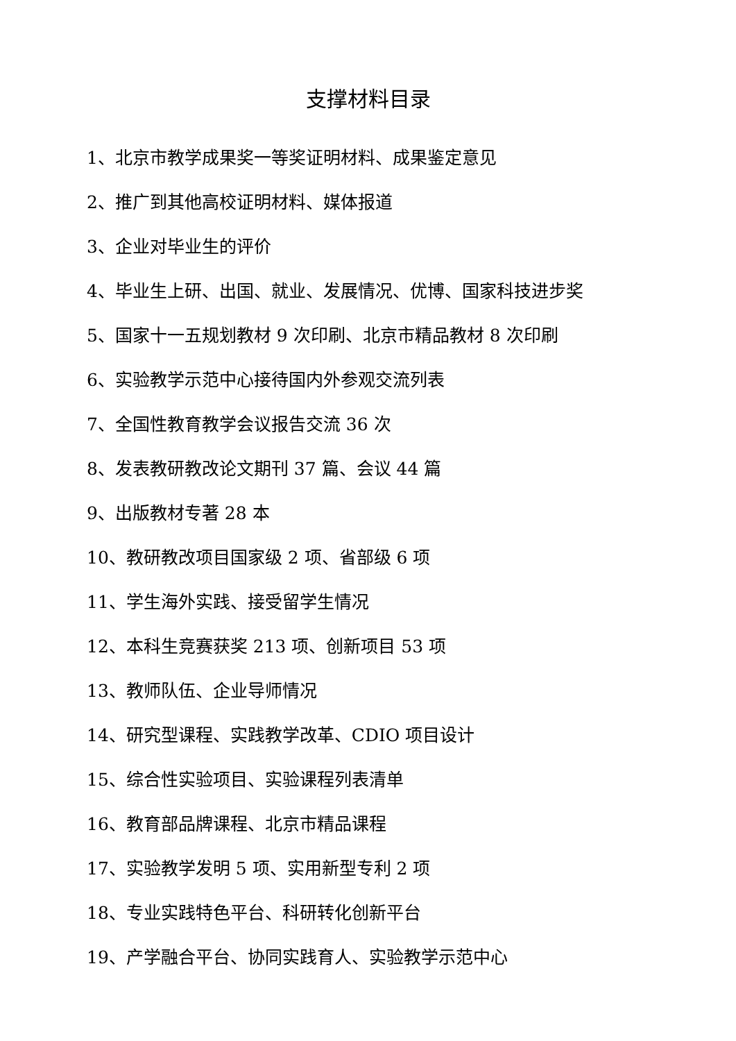支撑材料目录
1、北京市教学成果奖一等奖证明材料、成果鉴定意见
2、推广到其他高校证明材料、媒体报道
3、企业对毕业生的评价
4、毕业生上研、出国、就业、发展情况、优博、国家科技进步奖
5、国家十一五规划教材 9 次印刷、北京市精品教材 8 次印刷
6、实验教学示范中心接待国内外参观交流列表
7、全国性教育教学会议报告交流 36 次
8、发表教研教改论文期刊 37 篇、会议 44 篇
9、出版教材专著 28 本
10、教研教改项目国家级 2 项、省部级 6 项
11、学生海外实践、接受留学生情况
12、本科生竞赛获奖 213 项、创新项目 53 项
13、教师队伍、企业导师情况
14、研究型课程、实践教学改革、CDIO 项目设计
15、综合性实验项目、实验课程列表清单
16、教育部品牌课程、北京市精品课程
17、实验教学发明 5 项、实用新型专利 2 项
18、专业实践特色平台、科研转化创新平台
19、产学融合平台、协同实践育人、实验教学示范中心